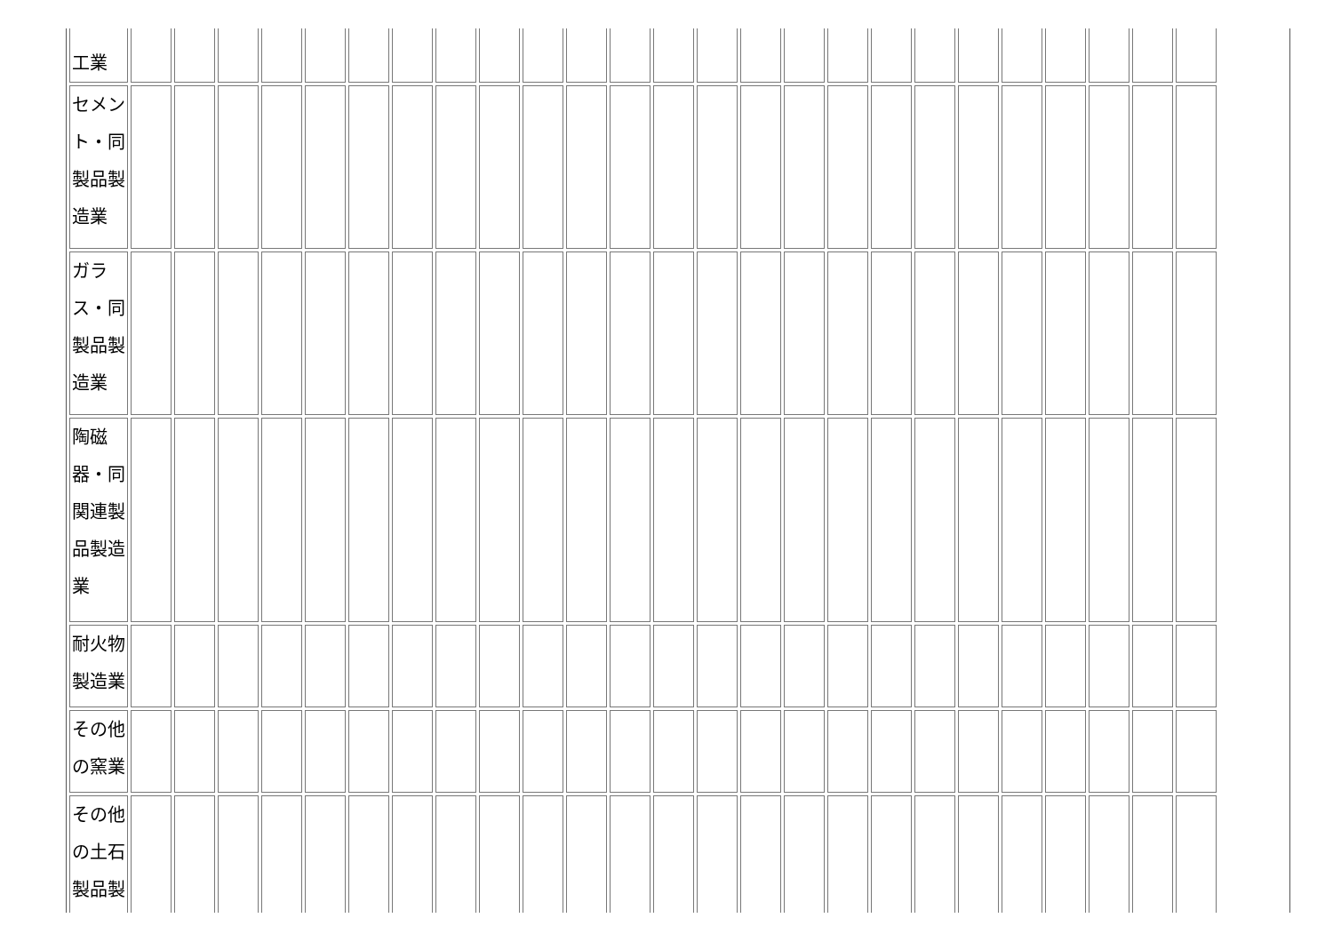| 工業 | | | | | | | | | | | | | | | | | | | | | | | | | |
| セメント・同製品製造業 | | | | | | | | | | | | | | | | | | | | | | | | | |
| ガラス・同製品製造業 | | | | | | | | | | | | | | | | | | | | | | | | | |
| 陶磁器・同関連製品製造業 | | | | | | | | | | | | | | | | | | | | | | | | | |
| 耐火物製造業 | | | | | | | | | | | | | | | | | | | | | | | | | |
| その他の窯業 | | | | | | | | | | | | | | | | | | | | | | | | | |
| その他の土石製品製 | | | | | | | | | | | | | | | | | | | | | | | | | |